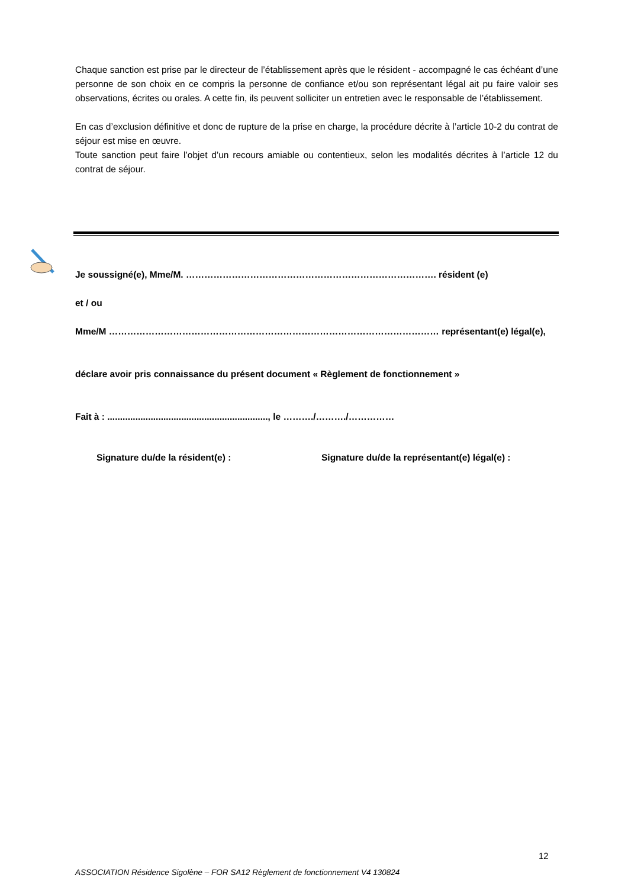Chaque sanction est prise par le directeur de l’établissement après que le résident - accompagné le cas échéant d’une personne de son choix en ce compris la personne de confiance et/ou son représentant légal ait pu faire valoir ses observations, écrites ou orales. A cette fin, ils peuvent solliciter un entretien avec le responsable de l’établissement.
En cas d’exclusion définitive et donc de rupture de la prise en charge, la procédure décrite à l’article 10-2 du contrat de séjour est mise en œuvre.
Toute sanction peut faire l’objet d’un recours amiable ou contentieux, selon les modalités décrites à l’article 12 du contrat de séjour.
Je soussigné(e), Mme/M. ………………………………………………………………………. résident (e)
et / ou
Mme/M ……………………………………………………………………………………………… représentant(e) légal(e),
déclare avoir pris connaissance du présent document « Règlement de fonctionnement »
Fait à : ..............................................................., le ………./………./……………
Signature du/de la résident(e) : Signature du/de la représentant(e) légal(e) :
12
ASSOCIATION Résidence Sigolène – FOR SA12 Règlement de fonctionnement V4 130824